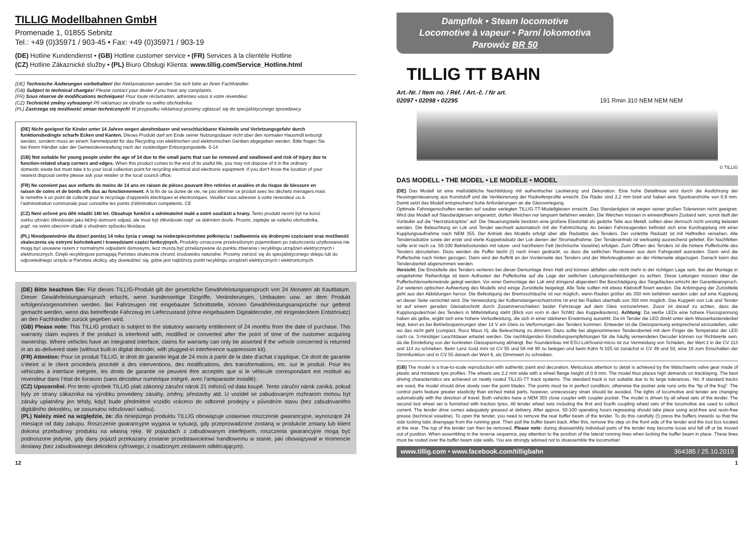TILLIG Modellbahnen GmbH
Promenade 1, 01855 Sebnitz
Tel.: +49 (0)35971 / 903-45 • Fax: +49 (0)35971 / 903-19
(DE) Hotline Kundendienst • (GB) Hotline customer service • (FR) Services à la clientèle Hotline
(CZ) Hotline Zákaznické služby • (PL) Biuro Obsługi Klienta: www.tillig.com/Service_Hotline.html
(DE) Technische Änderungen vorbehalten! Bei Reklamationen wenden Sie sich bitte an Ihren Fachhändler.
(GB) Subject to technical changes! Please contact your dealer if you have any complaints.
(FR) Sous réserve de modifications techniques! Pour toute réclamation, adressez-vous à votre revendeur.
(CZ) Technické změny vyhrazeny! Při reklamaci se obraťte na svého obchodníka.
(PL) Zastrzega się możliwość zmian technicznych! W przypadku reklamacji prosimy zgłaszać się do specjalistycznego sprzedawcy.
(DE) Nicht geeignet für Kinder unter 14 Jahren wegen abnehmbarer und verschluckbarer Kleinteile und Verletzungsgefahr durch funktionsbedingte scharfe Ecken und Kanten. Dieses Produkt darf am Ende seiner Nutzungsdauer nicht über den normalen Hausmüll entsorgt werden, sondern muss an einem Sammelpunkt für das Recycling von elektrischen und elektronischen Geräten abgegeben werden. Bitte fragen Sie bei Ihrem Händler oder der Gemeindeverwaltung nach der zuständigen Entsorgungsstelle. 0-14
(GB) Not suitable for young people under the age of 14 due to the small parts that can be removed and swallowed and risk of injury due to function-related sharp corners and edges. When this product comes to the end of its useful life, you may not dispose of it in the ordinary domestic waste but must take it to your local collection point for recycling electrical and electronic equipment. If you don’t know the location of your nearest disposal centre please ask your retailer or the local council office.
(FR) Ne convient pas aux enfants de moins de 14 ans en raison de pièces pouvant être retirées et avalées et du risque de blessure en raison de coins et de bords vifs dus au fonctionnement. À la fin de sa durée de vie, ne pas éliminer ce produit avec les déchets ménagers mais le remettre à un point de collecte pour le recyclage d’appareils électriques et électroniques. Veuillez vous adresser à votre revendeur ou à l’administration communale pour connaître les points d’élimination compétents. CE
(CZ) Není určené pro děti mladší 14ti let. Obsahuje funkční a odnímatelné malé a ostré součásti a hrany. Tento produkt nesmí být na konci svého užívání zlikvidován jako běžný domovní odpad, ale musí být zlikvidován např. ve sběrném dvoře. Prosím, zeptejte se vašeho obchodníka, popř. na svém obecním úřadě o vhodném způsobu likvidace.
(PL) Nieodpowiednie dla dzieci poniżej 14 roku życia z uwagi na niebezpieczeństwo połknięcia i zadławienia się drobnymi częściami oraz możliwość skaleczenia się ostrymi końcówkami i krawędziami części funkcyjnych. Produkty oznaczone przekreślonym pojemnikiem po zakończeniu użytkowania nie mogą być usuwane razem z normalnymi odpadami domowymi, lecz muszą być przekazywane do punktu zbierania i recyklingu urządzeń elektrycznych i elektronicznych. Dzięki recyklingowi pomagają Państwo skutecznie chronić środowisko naturalne. Prosimy zwrócić się do specjalistycznego sklepu lub do odpowiedniego urzędu w Państwa okolicy, aby dowiedzieć się, gdzie jest najbliższy punkt recyklingu urządzeń elektrycznych i elektronicznych.
(DE) Bitte beachten Sie: Für dieses TILLIG-Produkt gilt der gesetzliche Gewährleistungsanspruch von 24 Monaten ab Kaufdatum. Dieser Gewährleistungsanspruch erlischt, wenn kundenseitige Eingriffe, Veränderungen, Umbauten usw. an dem Produkt erfolgen/vorgenommen werden. Bei Fahrzeugen mit eingebauter Schnittstelle, können Gewährleistungsansprüche nur geltend gemacht werden, wenn das betreffende Fahrzeug im Lieferzustand (ohne eingebautem Digitaldecoder, mit eingestecktem Entstörsatz) an den Fachhändler zurück gegeben wird.
(GB) Please note: This TILLIG product is subject to the statutory warranty entitlement of 24 months from the date of purchase. This warranty claim expires if the product is interfered with, modified or converted after the point of time of the customer acquiring ownership. Where vehicles have an integrated interface, claims for warranty can only be asserted if the vehicle concerned is returned in an as-delivered state (without built-in digital decoder, with plugged-in interference suppression kit).
(FR) Attention: Pour ce produit TILLIG, le droit de garantie légal de 24 mois à partir de la date d’achat s’applique. Ce droit de garantie s’éteint si le client procède/a procédé à des interventions, des modifications, des transformations, etc. sur le produit. Pour les véhicules à interface intégrée, les droits de garantie ne peuvent être acceptés que si le véhicule correspondant est restitué au revendeur dans l’état de livraison (sans décodeur numérique intégré, avec l’antiparasite installé).
(CZ) Upozornění: Pro tento výrobek TILLIG platí zákonný záruční nárok 21 měsíců od data koupě. Tento záruční nárok zaniká, pokud byly ze strany zákazníka na výrobku provedeny zásahy, změny, přestavby atd. U vozidel se zabudovaným rozhraním mohou být záruky uplatněny jen tehdy, když bude předmětné vozidlo vráceno do odborné prodejny v původním stavu (bez zabudovaného digitálního dekodéru, se zasunutou odrušovací sadou).
(PL) Należy mieć na względzie, że: dla niniejszego produktu TILLIG obowiązuje ustawowe roszczenie gwarancyjne, wynoszące 24 miesiące od daty zakupu. Roszczenie gwarancyjne wygasa w sytuacji, gdy przeprowadzone zostaną w produkcie zmiany lub klient dokona przebudowy produktu na własną rękę. W pojazdach z zabudowanym interfejsem, roszczenia gwarancyjne mogą być podnoszone jedynie, gdy dany pojazd przekazany zostanie przedstawicielowi handlowemu w stanie, jaki obowiązywał w momencie dostawy (bez zabudowanego dekodera cyfrowego, z osadzonym zestawem odkłócającym).
Dampflok • Steam locomotive
Locomotive à vapeur • Parní lokomotiva
Parowóz BR 50
TILLIG TT BAHN
Art.-Nr. / Item no. / Réf. / Art.-č. / Nr art.
02097 • 02098 • 02295 191 Rmin 310 NEM NEM NEM
© TILLIG
DAS MODELL • THE MODEL • LE MODÈLE • MODEL
(DE) Das Modell ist eine maßstäbliche Nachbildung mit authentischer Lackierung und Dekoration. Eine hohe Detailtreue wird durch die Ausführung der Heusingersteuerung aus Kunststoff und die Verkleinerung der Radreifenprofile erreicht. Die Räder sind 2,2 mm breit und haben eine Spurkranzhöhe von 0,9 mm. Damit setzt das Modell entsprechend hohe Anforderungen an die Gleisverlegung.
Optimale Fahreigenschaften werden auf sauber verlegten TILLIG-TT-Modellgleisen erreicht. Das Standardgleis ist wegen seiner großen Toleranzen nicht geeignet. Wird das Modell auf Standardgleisen eingesetzt, dürfen Weichen nur langsam befahren werden. Die Weichen müssen in einwandfreiem Zustand sein, sonst läuft der Vorläufer auf die “Herzstückspitze” auf. Die Steuerungsteile besitzen eine größere Elastizität als geätzte Teile aus Metall, sollten aber dennoch nicht unnötig belastet werden. Die Beleuchtung an Lok und Tender wechselt automatisch mit der Fahrtrichtung. An beiden Fahrzeugenden befindet sich eine Kurzkupplung mit einer Kupplungsaufnahme nach NEM 355. Der Antrieb des Modells erfolgt über alle Radsätze des Tenders. Der vorletzte Radsatz ist mit Haftreifen versehen. Alle Tenderradsätze sowie der erste und vierte Kuppelradsatz der Lok dienen der Stromaufnahme. Der Tenderantrieb ist werkseitig ausreichend gefettet. Ein Nachfetten sollte erst nach ca. 50-100 Betriebsstunden mit säure- und harzfreiem Fett (technische Vaseline) erfolgen. Zum Öffnen des Tenders ist die hintere Pufferbohle des Tenders abzuziehen. Dazu werden die Puffer leicht (!) nach innen gedrückt, so dass die seitlichen Rastnasen aus dem Fahrgestell ausrasten. Dann wird die Pufferbohle nach hinten gezogen. Dann wird der Auftritt an der Vorderseite des Tenders und der Werkzeugkasten an der Hinterseite abgezogen. Danach kann das Tenderoberteil abgenommen werden.
Vorsicht: Die Einzelteile des Tenders verlieren bei dieser Demontage ihren Halt und können abfallen oder nicht mehr in der richtigen Lage sein. Bei der Montage in umgekehrter Reihenfolge ist beim Aufrasten der Pufferbohle auf die Lage der seitlichen Leitungsnachbildungen zu achten. Diese Leitungen müssen über die Pufferbohlenseitenwände gelegt werden. Vor einer Demontage der Lok wird dringend abgeraten! Bei Beschädigung des Siegellackes erlischt der Garantieanspruch. Zur weiteren optischen Aufwertung des Modells sind einige Zurüstteile beigelegt. Alle Teile sollten mit etwas Klebstoff fixiert werden. Die Anbringung der Zurüstteile geht aus den Abbildungen hervor. Die Befestigung der Bremsschläuche ist nur möglich, wenn Radien größer als 350 mm befahren werden oder auf eine Kupplung an dieser Seite verzichtet wird. Die Verwendung der Kolbenstangenschutzrohre ist erst bei Radien oberhalb von 350 mm möglich. Das Kuppeln von Lok und Tender ist auf einem geraden Gleisabschnitt durch Zusammenschieben beider Fahrzeuge auf dem Gleis vorzunehmen. Zuvor ist darauf zu achten, dass die Kupplungsdeichsel des Tenders in Mittelstellung steht (Blick von vorn in den Schlitz des Kuppelkastens). Achtung: Da weiße LEDs eine höhere Flussspannung haben als gelbe, ergibt sich eine höhere Verlustleistung, die sich in einer stärkeren Erwärmung auswirkt. Da im Tender die LED direkt unter dem Wasserkastendeckel liegt, kann es bei Betriebsspannungen über 14 V am Gleis zu Verformungen des Tenders kommen. Entweder ist die Gleisspannung entsprechend einzustellen, oder wo das nicht geht (compact, Roco Maus II), die Beleuchtung zu dimmen. Dazu sollte bei abgenommenen Tenderoberteil mit dem Finger die Temperatur der LED nach ca. 3-minütiger Leuchtdauer ertastet werden. Die nachfolgenden Einstellungsempfehlungen für die häufig verwendeten Decoder können nur Richtwerte sein, da die Einstellung von der konkreten Gleisspannung abhängt. Bei Soundeinbau mit ESU-LokSound-micro ist zur Vermeidung von Schäden, der Wert 2 in die CV 113 und 114 zu schrieben. Beim Lenz Gold mini ist CV 55 und 56 mit 90 zu belegen und beim Kühn N 025 ist zunächst in CV 49 und 50, eine 16 zum Einschalten der Dimmfunktion und in CV 55 danach der Wert 6, als Dimmwert zu schreiben.
(GB) The model is a true-to-scale reproduction with authentic paint and decoration. Meticulous attention to detail is achieved by the Walschaerts valve gear made of plastic and miniature tyre profiles. The wheels are 2.2 mm wide with a wheel flange height of 0.9 mm. The model thus places high demands on tracklaying. The best driving characteristics are achieved on neatly routed TILLIG-TT track systems. The standard track is not suitable due to its large tolerances. Yet, if standard tracks are used, the model should drive slowly over the point blades. The points must be in perfect condition; otherwise the pusher axle runs onto the “tip of the frog”. The control parts feature greater elasticity than etched metal parts, however, unnecessary strain should be avoided. The lights of locomotive and tender are changing automatically with the direction of travel. Both vehicles have a NEM 355 close coupler with coupler pocket. The model is driven by all wheel sets of the tender. The second last wheel set is furnished with traction tyres. All tender wheel sets including the first and fourth coupling wheel sets of the locomotive are used to collect current. The tender drive comes adequately greased at delivery. After approx. 50-100 operating hours regreasing should take place using acid-free and resin-free grease (technical vaseline). To open the tender, you need to remove the rear buffer beam of the tender. To do this carefully (!) press the buffers inwards so that the side locking tabs disengage from the running gear. Then pull the buffer beam back. After this, remove the step on the front side of the tender and the tool box located at the rear. The top of the tender can then be removed. Please note: during disassembly individual parts of the tender may become loose and fall off or be moved out of position. When assembling in the reverse sequence, pay attention to the position of the lateral running lines when locking the buffer beam in place. These lines must be routed over the buffer beam side walls. You are strongly advised not to disassemble the locomotive!
www.tillig.com • www.facebook.com/tilligbahn 364385 / 25.10.2019
12 1